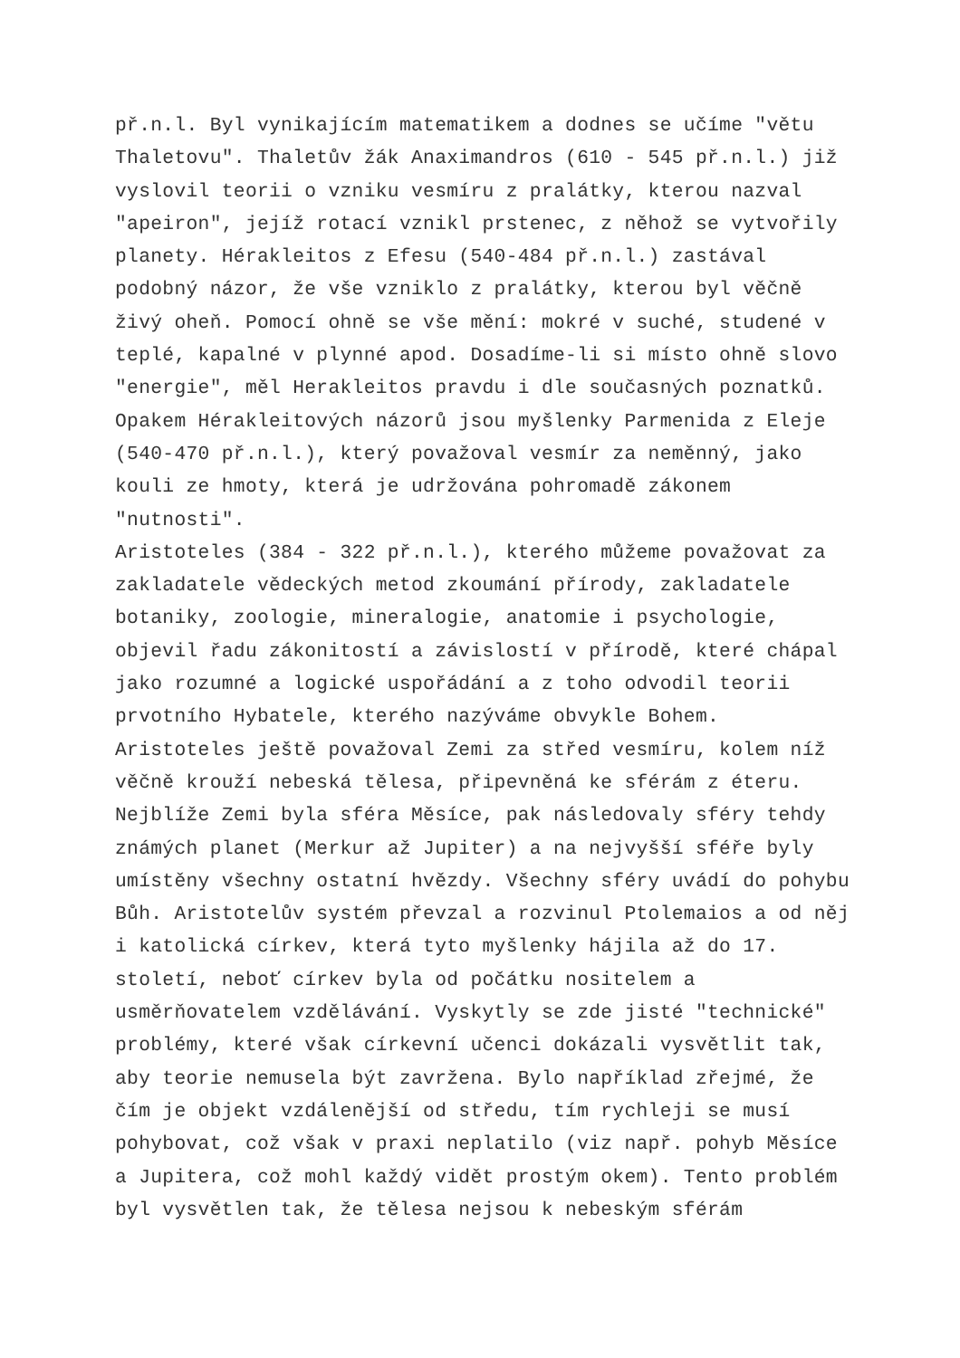př.n.l. Byl vynikajícím matematikem a dodnes se učíme "větu Thaletovu". Thaletův žák Anaximandros (610 - 545 př.n.l.) již vyslovil teorii o vzniku vesmíru z pralátky, kterou nazval "apeiron", jejíž rotací vznikl prstenec, z něhož se vytvořily planety. Hérakleitos z Efesu (540-484 př.n.l.) zastával podobný názor, že vše vzniklo z pralátky, kterou byl věčně živý oheň. Pomocí ohně se vše mění: mokré v suché, studené v teplé, kapalné v plynné apod. Dosadíme-li si místo ohně slovo "energie", měl Herakleitos pravdu i dle současných poznatků. Opakem Hérakleitových názorů jsou myšlenky Parmenida z Eleje (540-470 př.n.l.), který považoval vesmír za neměnný, jako kouli ze hmoty, která je udržována pohromadě zákonem "nutnosti". Aristoteles (384 - 322 př.n.l.), kterého můžeme považovat za zakladatele vědeckých metod zkoumání přírody, zakladatele botaniky, zoologie, mineralogie, anatomie i psychologie, objevil řadu zákonitostí a závislostí v přírodě, které chápal jako rozumné a logické uspořádání a z toho odvodil teorii prvotního Hybatele, kterého nazýváme obvykle Bohem. Aristoteles ještě považoval Zemi za střed vesmíru, kolem níž věčně krouží nebeská tělesa, připevněná ke sférám z éteru. Nejblíže Zemi byla sféra Měsíce, pak následovaly sféry tehdy známých planet (Merkur až Jupiter) a na nejvyšší sféře byly umístěny všechny ostatní hvězdy. Všechny sféry uvádí do pohybu Bůh. Aristotelův systém převzal a rozvinul Ptolemaios a od něj i katolická církev, která tyto myšlenky hájila až do 17. století, neboť církev byla od počátku nositelem a usměrňovatelem vzdělávání. Vyskytly se zde jisté "technické" problémy, které však církevní učenci dokázali vysvětlit tak, aby teorie nemusela být zavržena. Bylo například zřejmé, že čím je objekt vzdálenější od středu, tím rychleji se musí pohybovat, což však v praxi neplatilo (viz např. pohyb Měsíce a Jupitera, což mohl každý vidět prostým okem). Tento problém byl vysvětlen tak, že tělesa nejsou k nebeským sférám